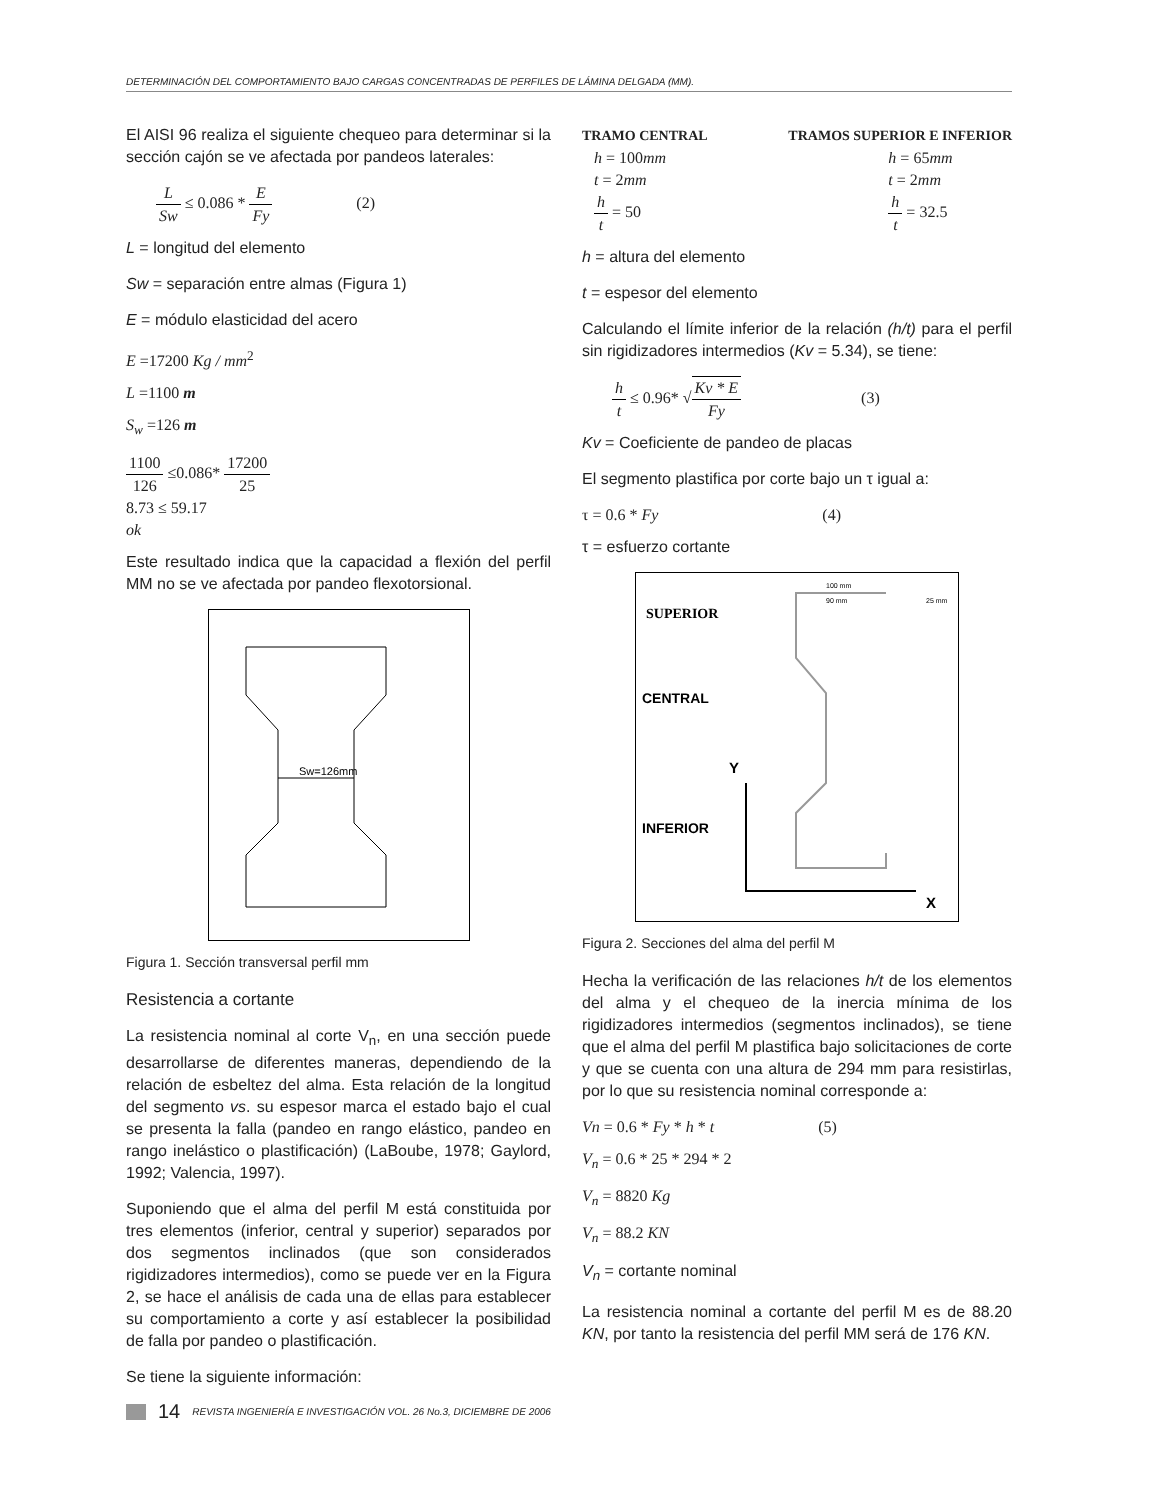DETERMINACIÓN DEL COMPORTAMIENTO BAJO CARGAS CONCENTRADAS DE PERFILES DE LÁMINA DELGADA (MM).
El AISI 96 realiza el siguiente chequeo para determinar si la sección cajón se ve afectada por pandeos laterales:
L Sw ≤ 0.086 * E Fy (2)
L = longitud del elemento
Sw = separación entre almas (Figura 1)
E = módulo elasticidad del acero
E =17200 Kg / mm<sup>2</sup>
L =1100 m
S<sub>w</sub> =126 m
1100 126 ≤0.086* 17200 25
8.73 ≤ 59.17
ok
Este resultado indica que la capacidad a flexión del perfil MM no se ve afectada por pandeo flexotorsional.
Sw=126mm
Figura 1. Sección transversal perfil mm
Resistencia a cortante
La resistencia nominal al corte V<sub>n</sub>, en una sección puede desarrollarse de diferentes maneras, dependiendo de la relación de esbeltez del alma. Esta relación de la longitud del segmento vs. su espesor marca el estado bajo el cual se presenta la falla (pandeo en rango elástico, pandeo en rango inelástico o plastificación) (LaBoube, 1978; Gaylord, 1992; Valencia, 1997).
Suponiendo que el alma del perfil M está constituida por tres elementos (inferior, central y superior) separados por dos segmentos inclinados (que son considerados rigidizadores intermedios), como se puede ver en la Figura 2, se hace el análisis de cada una de ellas para establecer su comportamiento a corte y así establecer la posibilidad de falla por pandeo o plastificación.
Se tiene la siguiente información:
TRAMO CENTRAL
h = 100mm
t = 2mm
h t = 50
TRAMOS SUPERIOR E INFERIOR
h = 65mm
t = 2mm
h t = 32.5
h = altura del elemento
t = espesor del elemento
Calculando el límite inferior de la relación (h/t) para el perfil sin rigidizadores intermedios (Kv = 5.34), se tiene:
h t ≤ 0.96* √Kv * E Fy (3)
Kv = Coeficiente de pandeo de placas
El segmento plastifica por corte bajo un τ igual a:
τ = 0.6 * Fy (4)
τ = esfuerzo cortante
SUPERIOR
CENTRAL
INFERIOR
Y
X
100 mm
90 mm
25 mm
Figura 2. Secciones del alma del perfil M
Hecha la verificación de las relaciones h/t de los elementos del alma y el chequeo de la inercia mínima de los rigidizadores intermedios (segmentos inclinados), se tiene que el alma del perfil M plastifica bajo solicitaciones de corte y que se cuenta con una altura de 294 mm para resistirlas, por lo que su resistencia nominal corresponde a:
Vn = 0.6 * Fy * h * t (5)
V<sub>n</sub> = 0.6 * 25 * 294 * 2
V<sub>n</sub> = 8820 Kg
V<sub>n</sub> = 88.2 KN
V<sub>n</sub> = cortante nominal
La resistencia nominal a cortante del perfil M es de 88.20 KN, por tanto la resistencia del perfil MM será de 176 KN.
14 REVISTA INGENIERÍA E INVESTIGACIÓN VOL. 26 No.3, DICIEMBRE DE 2006